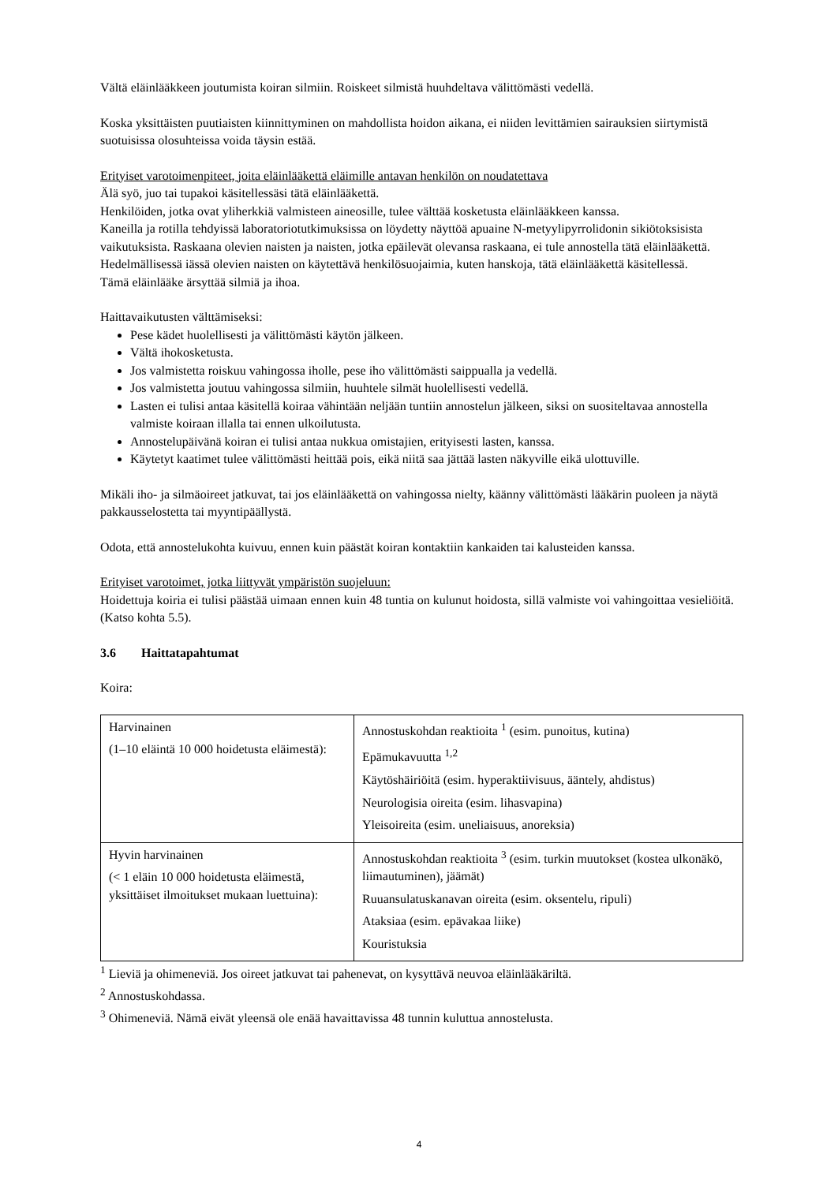Vältä eläinlääkkeen joutumista koiran silmiin. Roiskeet silmistä huuhdeltava välittömästi vedellä.
Koska yksittäisten puutiaisten kiinnittyminen on mahdollista hoidon aikana, ei niiden levittämien sairauksien siirtymistä suotuisissa olosuhteissa voida täysin estää.
Erityiset varotoimenpiteet, joita eläinlääkettä eläimille antavan henkilön on noudatettava
Älä syö, juo tai tupakoi käsitellessäsi tätä eläinlääkettä.
Henkilöiden, jotka ovat yliherkkiä valmisteen aineosille, tulee välttää kosketusta eläinlääkkeen kanssa.
Kaneilla ja rotilla tehdyissä laboratoriotutkimuksissa on löydetty näyttöä apuaine N-metyylipyrrolidonin sikiötoksisista vaikutuksista. Raskaana olevien naisten ja naisten, jotka epäilevät olevansa raskaana, ei tule annostella tätä eläinlääkettä.
Hedelmällisessä iässä olevien naisten on käytettävä henkilösuojaimia, kuten hanskoja, tätä eläinlääkettä käsitellessä.
Tämä eläinlääke ärsyttää silmiä ja ihoa.
Haittavaikutusten välttämiseksi:
Pese kädet huolellisesti ja välittömästi käytön jälkeen.
Vältä ihokosketusta.
Jos valmistetta roiskuu vahingossa iholle, pese iho välittömästi saippualla ja vedellä.
Jos valmistetta joutuu vahingossa silmiin, huuhtele silmät huolellisesti vedellä.
Lasten ei tulisi antaa käsitellä koiraa vähintään neljään tuntiin annostelun jälkeen, siksi on suositeltavaa annostella valmiste koiraan illalla tai ennen ulkoilutusta.
Annostelupäivänä koiran ei tulisi antaa nukkua omistajien, erityisesti lasten, kanssa.
Käytetyt kaatimet tulee välittömästi heittää pois, eikä niitä saa jättää lasten näkyville eikä ulottuville.
Mikäli iho- ja silmäoireet jatkuvat, tai jos eläinlääkettä on vahingossa nielty, käänny välittömästi lääkärin puoleen ja näytä pakkausselostetta tai myyntipäällystä.
Odota, että annostelukohta kuivuu, ennen kuin päästät koiran kontaktiin kankaiden tai kalusteiden kanssa.
Erityiset varotoimet, jotka liittyvät ympäristön suojeluun:
Hoidettuja koiria ei tulisi päästää uimaan ennen kuin 48 tuntia on kulunut hoidosta, sillä valmiste voi vahingoittaa vesieliöitä. (Katso kohta 5.5).
3.6 Haittatapahtumat
Koira:
| Harvinainen (1–10 eläintä 10 000 hoidetusta eläimestä): | Annostuskohdan reaktioita <sup>1</sup> (esim. punoitus, kutina) Epämukavuutta <sup>1,2</sup> Käytöshäiriöitä (esim. hyperaktiivisuus, ääntely, ahdistus) Neurologisia oireita (esim. lihasvapina) Yleisoireita (esim. uneliaisuus, anoreksia) |
| Hyvin harvinainen (< 1 eläin 10 000 hoidetusta eläimestä, yksittäiset ilmoitukset mukaan luettuina): | Annostuskohdan reaktioita <sup>3</sup> (esim. turkin muutokset (kostea ulkonäkö, liimautuminen), jäämät) Ruuansulatuskanavan oireita (esim. oksentelu, ripuli) Ataksiaa (esim. epävakaa liike) Kouristuksia |
<sup>1</sup> Lieviä ja ohimeneviä. Jos oireet jatkuvat tai pahenevat, on kysyttävä neuvoa eläinlääkäriltä.
<sup>2</sup> Annostuskohdassa.
<sup>3</sup> Ohimeneviä. Nämä eivät yleensä ole enää havaittavissa 48 tunnin kuluttua annostelusta.
4